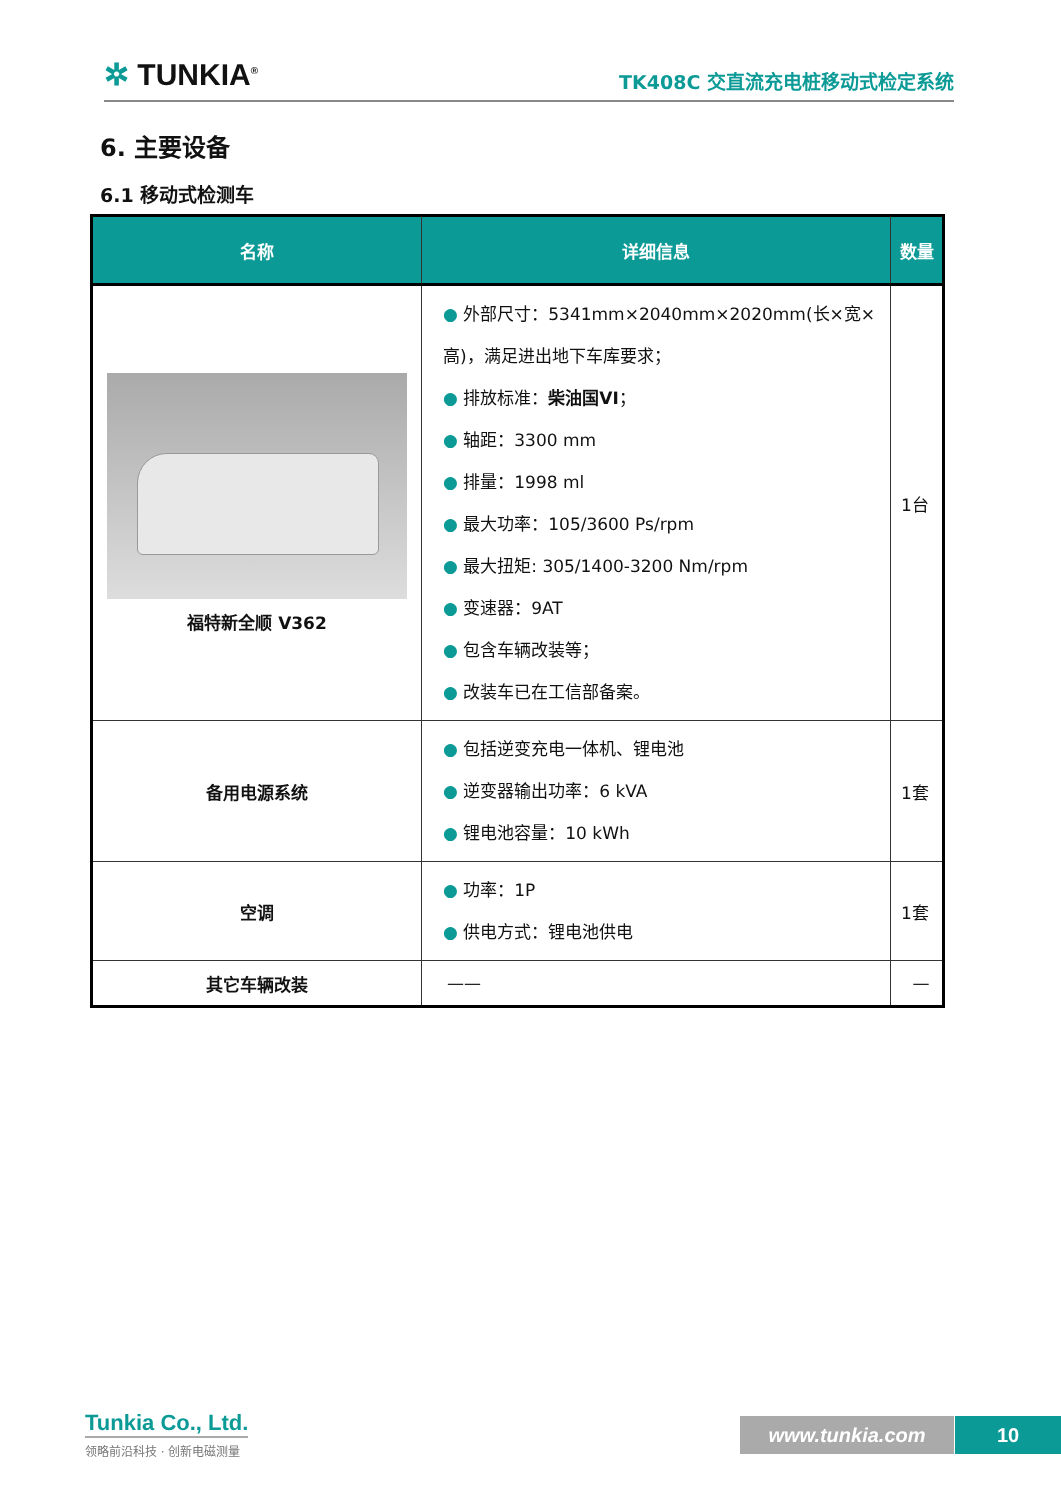✲ TUNKIA<sup>®</sup>
TK408C 交直流充电桩移动式检定系统
6. 主要设备
6.1 移动式检测车
| 名称 | 详细信息 | 数量 |
| --- | --- | --- |
| 福特新全顺 V362 | ● 外部尺寸：5341mm×2040mm×2020mm(长×宽×高)，满足进出地下车库要求； ● 排放标准： 柴油国VI ； ● 轴距：3300 mm ● 排量：1998 ml ● 最大功率：105/3600 Ps/rpm ● 最大扭矩: 305/1400-3200 Nm/rpm ● 变速器：9AT ● 包含车辆改装等； ● 改装车已在工信部备案。 | 1台 |
| 备用电源系统 | ● 包括逆变充电一体机、锂电池 ● 逆变器输出功率：6 kVA ● 锂电池容量：10 kWh | 1套 |
| 空调 | ● 功率：1P ● 供电方式：锂电池供电 | 1套 |
| 其它车辆改装 | —— | — |
Tunkia Co., Ltd.
领略前沿科技 · 创新电磁测量
www.tunkia.com 10